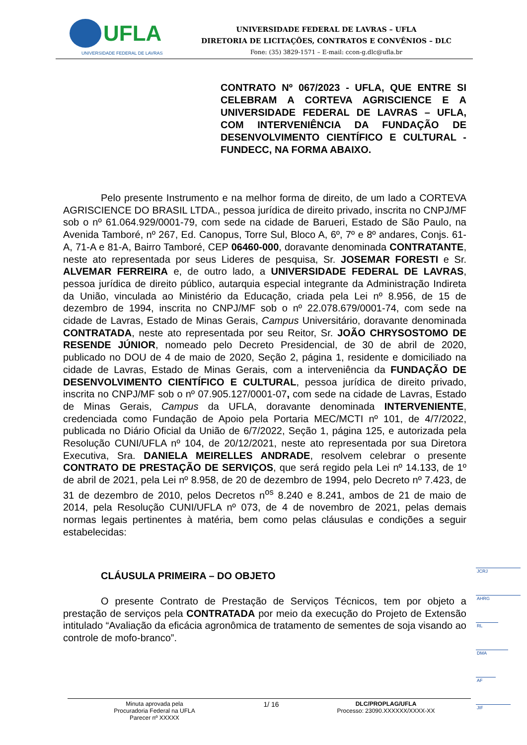UFLA
UNIVERSIDADE FEDERAL DE LAVRAS
UNIVERSIDADE FEDERAL DE LAVRAS – UFLA
DIRETORIA DE LICITAÇÕES, CONTRATOS E CONVÊNIOS – DLC
Fone: (35) 3829-1571 – E-mail: ccon-g.dlc@ufla.br
CONTRATO Nº 067/2023 - UFLA, QUE ENTRE SI CELEBRAM A CORTEVA AGRISCIENCE E A UNIVERSIDADE FEDERAL DE LAVRAS – UFLA, COM INTERVENIÊNCIA DA FUNDAÇÃO DE DESENVOLVIMENTO CIENTÍFICO E CULTURAL - FUNDECC, NA FORMA ABAIXO.
Pelo presente Instrumento e na melhor forma de direito, de um lado a CORTEVA AGRISCIENCE DO BRASIL LTDA., pessoa jurídica de direito privado, inscrita no CNPJ/MF sob o nº 61.064.929/0001-79, com sede na cidade de Barueri, Estado de São Paulo, na Avenida Tamboré, nº 267, Ed. Canopus, Torre Sul, Bloco A, 6º, 7º e 8º andares, Conjs. 61-A, 71-A e 81-A, Bairro Tamboré, CEP 06460-000, doravante denominada CONTRATANTE, neste ato representada por seus Lideres de pesquisa, Sr. JOSEMAR FORESTI e Sr. ALVEMAR FERREIRA e, de outro lado, a UNIVERSIDADE FEDERAL DE LAVRAS, pessoa jurídica de direito público, autarquia especial integrante da Administração Indireta da União, vinculada ao Ministério da Educação, criada pela Lei nº 8.956, de 15 de dezembro de 1994, inscrita no CNPJ/MF sob o nº 22.078.679/0001-74, com sede na cidade de Lavras, Estado de Minas Gerais, Campus Universitário, doravante denominada CONTRATADA, neste ato representada por seu Reitor, Sr. JOÃO CHRYSOSTOMO DE RESENDE JÚNIOR, nomeado pelo Decreto Presidencial, de 30 de abril de 2020, publicado no DOU de 4 de maio de 2020, Seção 2, página 1, residente e domiciliado na cidade de Lavras, Estado de Minas Gerais, com a interveniência da FUNDAÇÃO DE DESENVOLVIMENTO CIENTÍFICO E CULTURAL, pessoa jurídica de direito privado, inscrita no CNPJ/MF sob o nº 07.905.127/0001-07, com sede na cidade de Lavras, Estado de Minas Gerais, Campus da UFLA, doravante denominada INTERVENIENTE, credenciada como Fundação de Apoio pela Portaria MEC/MCTI nº 101, de 4/7/2022, publicada no Diário Oficial da União de 6/7/2022, Seção 1, página 125, e autorizada pela Resolução CUNI/UFLA nº 104, de 20/12/2021, neste ato representada por sua Diretora Executiva, Sra. DANIELA MEIRELLES ANDRADE, resolvem celebrar o presente CONTRATO DE PRESTAÇÃO DE SERVIÇOS, que será regido pela Lei nº 14.133, de 1º de abril de 2021, pela Lei nº 8.958, de 20 de dezembro de 1994, pelo Decreto nº 7.423, de 31 de dezembro de 2010, pelos Decretos n<sup>os</sup> 8.240 e 8.241, ambos de 21 de maio de 2014, pela Resolução CUNI/UFLA nº 073, de 4 de novembro de 2021, pelas demais normas legais pertinentes à matéria, bem como pelas cláusulas e condições a seguir estabelecidas:
CLÁUSULA PRIMEIRA – DO OBJETO
O presente Contrato de Prestação de Serviços Técnicos, tem por objeto a prestação de serviços pela CONTRATADA por meio da execução do Projeto de Extensão intitulado “Avaliação da eficácia agronômica de tratamento de sementes de soja visando ao controle de mofo-branco”.
JCRJ
AHRG
RL
DMA
AF
JIF
Minuta aprovada pela
Procuradoria Federal na UFLA
Parecer nº XXXXX
1/ 16
DLC/PROPLAG/UFLA
Processo: 23090.XXXXXX/XXXX-XX